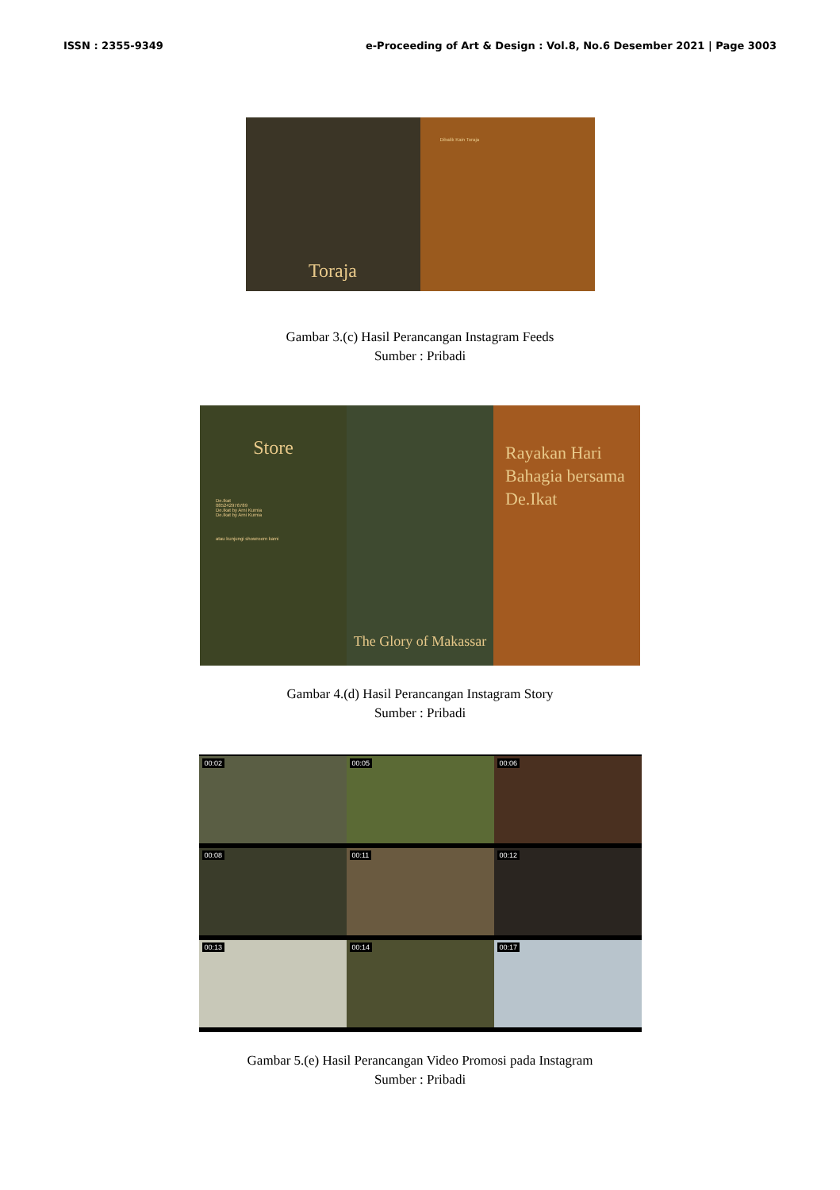ISSN : 2355-9349 e-Proceeding of Art & Design : Vol.8, No.6 Desember 2021 | Page 3003
Toraja
Dibalik Kain Toraja
Gambar 3.(c) Hasil Perancangan Instagram Feeds
Sumber : Pribadi
Store
De.Ikat
085242976789
De.Ikat by Arni Kurnia
De.Ikat by Arni Kurnia
atau kunjungi showroom kami
The Glory of Makassar
Rayakan Hari Bahagia bersama De.Ikat
Gambar 4.(d) Hasil Perancangan Instagram Story
Sumber : Pribadi
00:02
00:05
00:06
00:08
00:11
00:12
00:13
00:14
00:17
Gambar 5.(e) Hasil Perancangan Video Promosi pada Instagram
Sumber : Pribadi